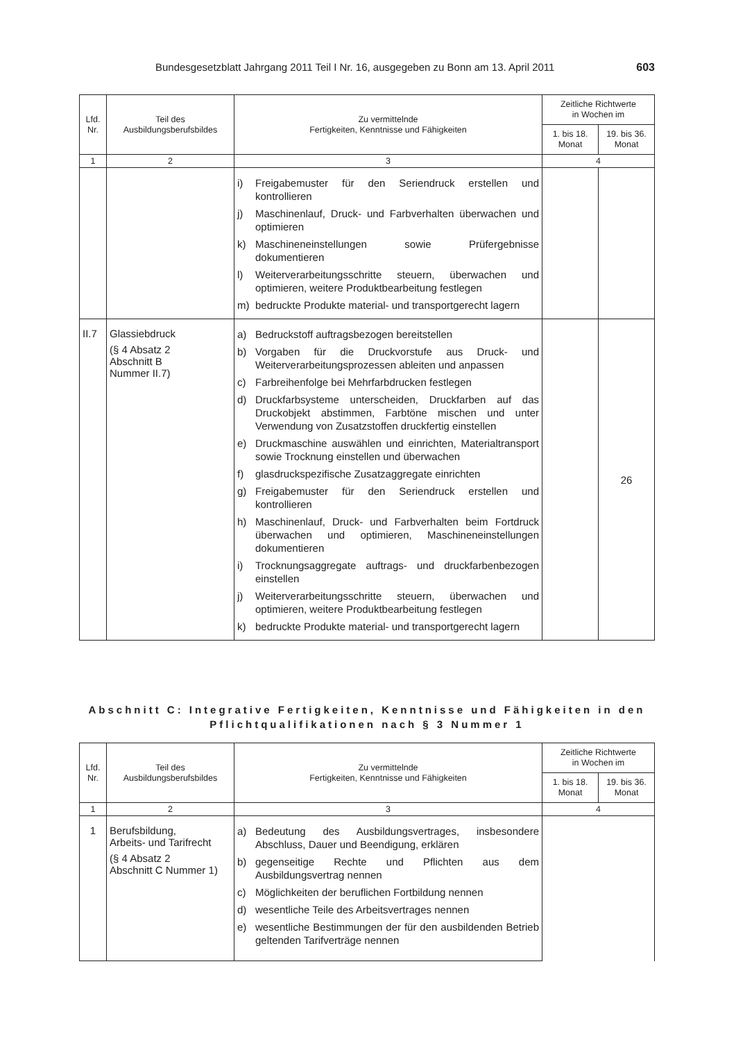Bundesgesetzblatt Jahrgang 2011 Teil I Nr. 16, ausgegeben zu Bonn am 13. April 2011 603
| Lfd. Nr. | Teil des Ausbildungsberufsbildes | Zu vermittelnde Fertigkeiten, Kenntnisse und Fähigkeiten | Zeitliche Richtwerte in Wochen im | |
| --- | --- | --- | --- | --- |
| | | | 1. bis 18. Monat | 19. bis 36. Monat |
| 1 | 2 | 3 | 4 | |
| | | i) Freigabemuster für den Seriendruck erstellen und kontrollieren j) Maschinenlauf, Druck- und Farbverhalten überwachen und optimieren k) Maschineneinstellungen sowie Prüfergebnisse dokumentieren l) Weiterverarbeitungsschritte steuern, überwachen und optimieren, weitere Produktbearbeitung festlegen m) bedruckte Produkte material- und transportgerecht lagern | | |
| II.7 | Glassiebdruck (§ 4 Absatz 2 Abschnitt B Nummer II.7) | a) Bedruckstoff auftragsbezogen bereitstellen b) Vorgaben für die Druckvorstufe aus Druck- und Weiterverarbeitungsprozessen ableiten und anpassen c) Farbreihenfolge bei Mehrfarbdrucken festlegen d) Druckfarbsysteme unterscheiden, Druckfarben auf das Druckobjekt abstimmen, Farbtöne mischen und unter Verwendung von Zusatzstoffen druckfertig einstellen e) Druckmaschine auswählen und einrichten, Materialtransport sowie Trocknung einstellen und überwachen f) glasdruckspezifische Zusatzaggregate einrichten g) Freigabemuster für den Seriendruck erstellen und kontrollieren h) Maschinenlauf, Druck- und Farbverhalten beim Fortdruck überwachen und optimieren, Maschineneinstellungen dokumentieren i) Trocknungsaggregate auftrags- und druckfarbenbezogen einstellen j) Weiterverarbeitungsschritte steuern, überwachen und optimieren, weitere Produktbearbeitung festlegen k) bedruckte Produkte material- und transportgerecht lagern | | 26 |
Abschnitt C: Integrative Fertigkeiten, Kenntnisse und Fähigkeiten in den Pflichtqualifikationen nach § 3 Nummer 1
| Lfd. Nr. | Teil des Ausbildungsberufsbildes | Zu vermittelnde Fertigkeiten, Kenntnisse und Fähigkeiten | Zeitliche Richtwerte in Wochen im | |
| --- | --- | --- | --- | --- |
| | | | 1. bis 18. Monat | 19. bis 36. Monat |
| 1 | 2 | 3 | 4 | |
| 1 | Berufsbildung, Arbeits- und Tarifrecht (§ 4 Absatz 2 Abschnitt C Nummer 1) | a) Bedeutung des Ausbildungsvertrages, insbesondere Abschluss, Dauer und Beendigung, erklären b) gegenseitige Rechte und Pflichten aus dem Ausbildungsvertrag nennen c) Möglichkeiten der beruflichen Fortbildung nennen d) wesentliche Teile des Arbeitsvertrages nennen e) wesentliche Bestimmungen der für den ausbildenden Betrieb geltenden Tarifverträge nennen | | |